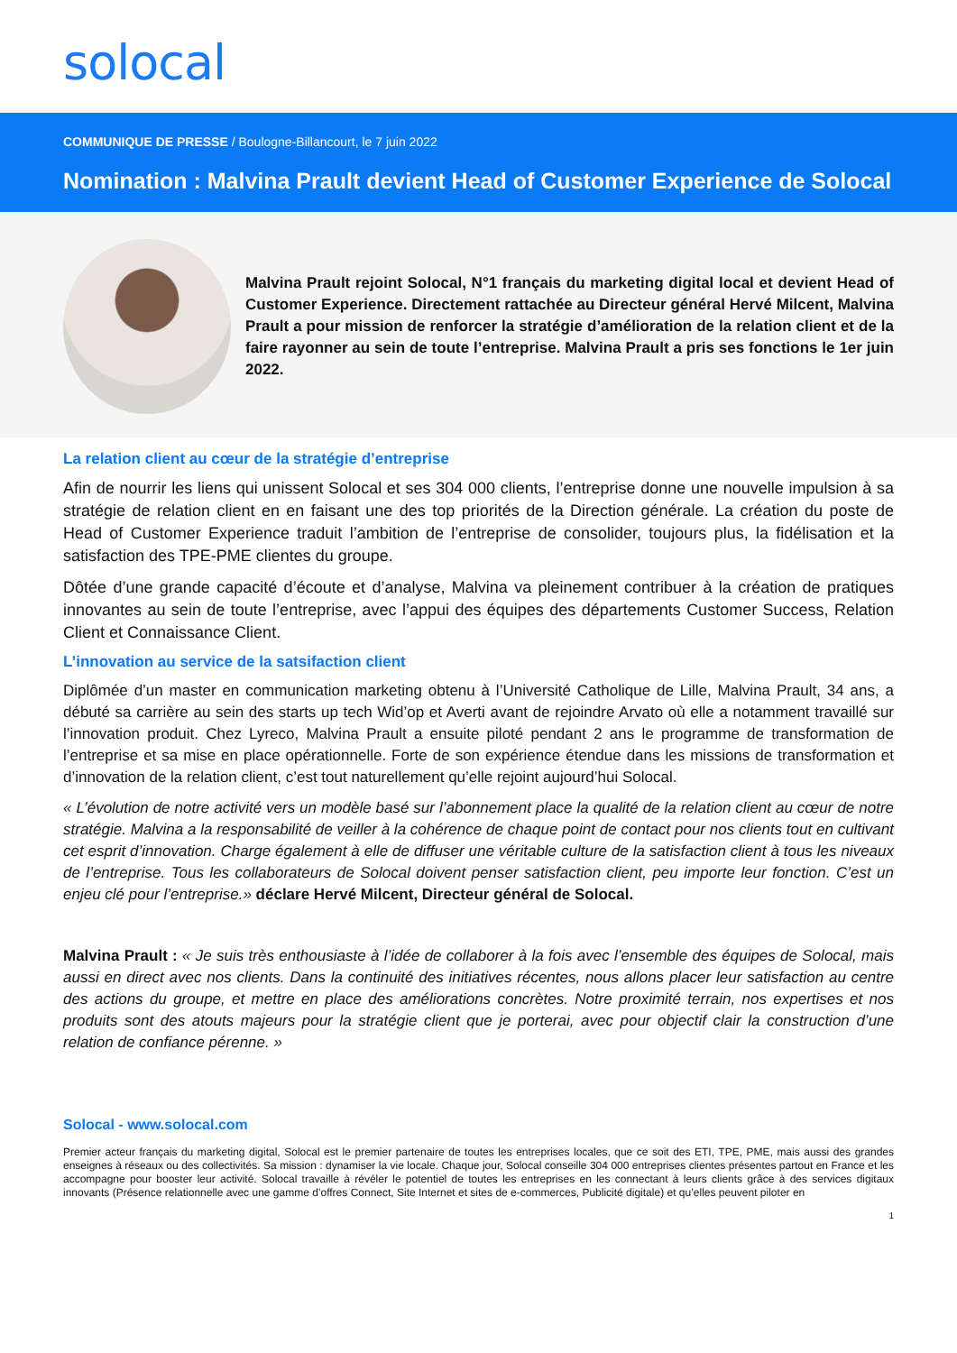solocal
COMMUNIQUE DE PRESSE / Boulogne-Billancourt, le 7 juin 2022
Nomination : Malvina Prault devient Head of Customer Experience de Solocal
Malvina Prault rejoint Solocal, N°1 français du marketing digital local et devient Head of Customer Experience. Directement rattachée au Directeur général Hervé Milcent, Malvina Prault a pour mission de renforcer la stratégie d’amélioration de la relation client et de la faire rayonner au sein de toute l’entreprise. Malvina Prault a pris ses fonctions le 1er juin 2022.
La relation client au cœur de la stratégie d’entreprise
Afin de nourrir les liens qui unissent Solocal et ses 304 000 clients, l’entreprise donne une nouvelle impulsion à sa stratégie de relation client en en faisant une des top priorités de la Direction générale. La création du poste de Head of Customer Experience traduit l’ambition de l’entreprise de consolider, toujours plus, la fidélisation et la satisfaction des TPE-PME clientes du groupe.
Dôtée d’une grande capacité d’écoute et d’analyse, Malvina va pleinement contribuer à la création de pratiques innovantes au sein de toute l’entreprise, avec l’appui des équipes des départements Customer Success, Relation Client et Connaissance Client.
L’innovation au service de la satsifaction client
Diplômée d’un master en communication marketing obtenu à l’Université Catholique de Lille, Malvina Prault, 34 ans, a débuté sa carrière au sein des starts up tech Wid’op et Averti avant de rejoindre Arvato où elle a notamment travaillé sur l’innovation produit. Chez Lyreco, Malvina Prault a ensuite piloté pendant 2 ans le programme de transformation de l’entreprise et sa mise en place opérationnelle. Forte de son expérience étendue dans les missions de transformation et d’innovation de la relation client, c’est tout naturellement qu’elle rejoint aujourd’hui Solocal.
« L’évolution de notre activité vers un modèle basé sur l’abonnement place la qualité de la relation client au cœur de notre stratégie. Malvina a la responsabilité de veiller à la cohérence de chaque point de contact pour nos clients tout en cultivant cet esprit d’innovation. Charge également à elle de diffuser une véritable culture de la satisfaction client à tous les niveaux de l’entreprise. Tous les collaborateurs de Solocal doivent penser satisfaction client, peu importe leur fonction. C’est un enjeu clé pour l’entreprise.» déclare Hervé Milcent, Directeur général de Solocal.
Malvina Prault : « Je suis très enthousiaste à l’idée de collaborer à la fois avec l’ensemble des équipes de Solocal, mais aussi en direct avec nos clients. Dans la continuité des initiatives récentes, nous allons placer leur satisfaction au centre des actions du groupe, et mettre en place des améliorations concrètes. Notre proximité terrain, nos expertises et nos produits sont des atouts majeurs pour la stratégie client que je porterai, avec pour objectif clair la construction d’une relation de confiance pérenne. »
Solocal - www.solocal.com
Premier acteur français du marketing digital, Solocal est le premier partenaire de toutes les entreprises locales, que ce soit des ETI, TPE, PME, mais aussi des grandes enseignes à réseaux ou des collectivités. Sa mission : dynamiser la vie locale. Chaque jour, Solocal conseille 304 000 entreprises clientes présentes partout en France et les accompagne pour booster leur activité. Solocal travaille à révéler le potentiel de toutes les entreprises en les connectant à leurs clients grâce à des services digitaux innovants (Présence relationnelle avec une gamme d’offres Connect, Site Internet et sites de e-commerces, Publicité digitale) et qu’elles peuvent piloter en
1